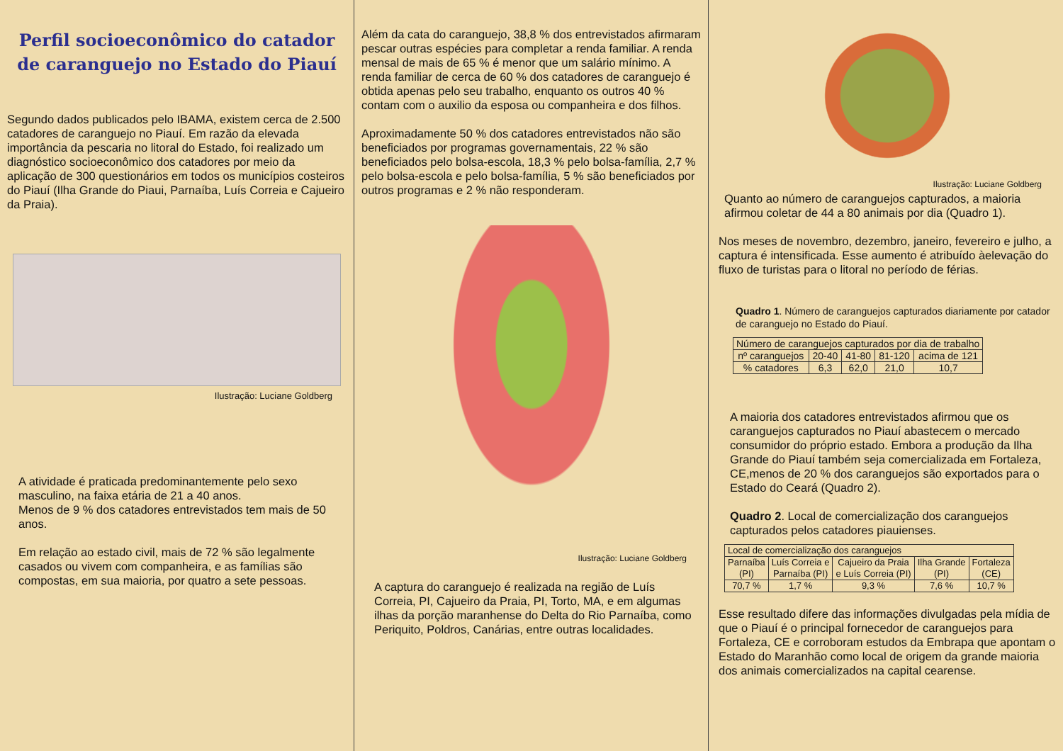Perfil socioeconômico do catador de caranguejo no Estado do Piauí
Segundo dados publicados pelo IBAMA, existem cerca de 2.500 catadores de caranguejo no Piauí. Em razão da elevada importância da pescaria no litoral do Estado, foi realizado um diagnóstico socioeconômico dos catadores por meio da aplicação de 300 questionários em todos os municípios costeiros do Piauí (Ilha Grande do Piaui, Parnaíba, Luís Correia e Cajueiro da Praia).
Ilustração: Luciane Goldberg
A atividade é praticada predominantemente pelo sexo masculino, na faixa etária de 21 a 40 anos.
Menos de 9 % dos catadores entrevistados tem mais de 50 anos.
Em relação ao estado civil, mais de 72 % são legalmente casados ou vivem com companheira, e as famílias são compostas, em sua maioria, por quatro a sete pessoas.
Além da cata do caranguejo, 38,8 % dos entrevistados afirmaram pescar outras espécies para completar a renda familiar. A renda mensal de mais de 65 % é menor que um salário mínimo. A renda familiar de cerca de 60 % dos catadores de caranguejo é obtida apenas pelo seu trabalho, enquanto os outros 40 % contam com o auxilio da esposa ou companheira e dos filhos.
Aproximadamente 50 % dos catadores entrevistados não são beneficiados por programas governamentais, 22 % são beneficiados pelo bolsa-escola, 18,3 % pelo bolsa-família, 2,7 % pelo bolsa-escola e pelo bolsa-família, 5 % são beneficiados por outros programas e 2 % não responderam.
Ilustração: Luciane Goldberg
A captura do caranguejo é realizada na região de Luís Correia, PI, Cajueiro da Praia, PI, Torto, MA, e em algumas ilhas da porção maranhense do Delta do Rio Parnaíba, como Periquito, Poldros, Canárias, entre outras localidades.
Ilustração: Luciane Goldberg
Quanto ao número de caranguejos capturados, a maioria afirmou coletar de 44 a 80 animais por dia (Quadro 1).
Nos meses de novembro, dezembro, janeiro, fevereiro e julho, a captura é intensificada. Esse aumento é atribuído àelevação do fluxo de turistas para o litoral no período de férias.
Quadro 1. Número de caranguejos capturados diariamente por catador de caranguejo no Estado do Piauí.
| Número de caranguejos capturados por dia de trabalho | | | | |
| --- | --- | --- | --- | --- |
| nº caranguejos | 20-40 | 41-80 | 81-120 | acima de 121 |
| % catadores | 6,3 | 62,0 | 21,0 | 10,7 |
A maioria dos catadores entrevistados afirmou que os caranguejos capturados no Piauí abastecem o mercado consumidor do próprio estado. Embora a produção da Ilha Grande do Piauí também seja comercializada em Fortaleza, CE,menos de 20 % dos caranguejos são exportados para o Estado do Ceará (Quadro 2).
Quadro 2. Local de comercialização dos caranguejos capturados pelos catadores piauienses.
| Local de comercialização dos caranguejos | | | | |
| --- | --- | --- | --- | --- |
| Parnaíba (PI) | Luís Correia e Parnaíba (PI) | Cajueiro da Praia e Luís Correia (PI) | Ilha Grande (PI) | Fortaleza (CE) |
| 70,7 % | 1,7 % | 9,3 % | 7,6 % | 10,7 % |
Esse resultado difere das informações divulgadas pela mídia de que o Piauí é o principal fornecedor de caranguejos para Fortaleza, CE e corroboram estudos da Embrapa que apontam o Estado do Maranhão como local de origem da grande maioria dos animais comercializados na capital cearense.